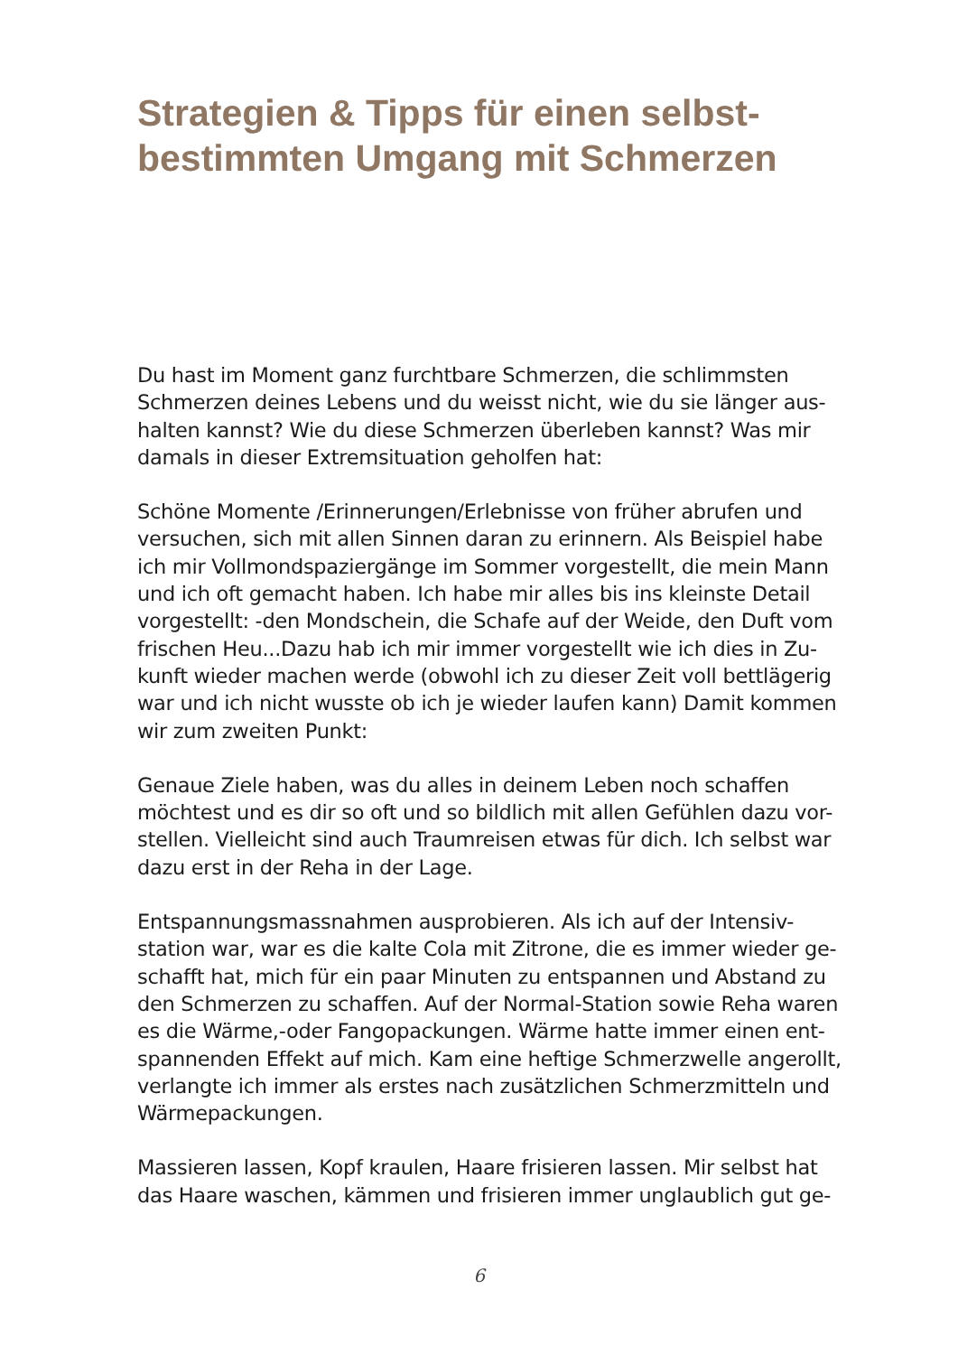Strategien & Tipps für einen selbst-
bestimmten Umgang mit Schmerzen
Du hast im Moment ganz furchtbare Schmerzen, die schlimmsten Schmerzen deines Lebens und du weisst nicht, wie du sie länger aus-halten kannst? Wie du diese Schmerzen überleben kannst? Was mir damals in dieser Extremsituation geholfen hat:
Schöne Momente /Erinnerungen/Erlebnisse von früher abrufen und versuchen, sich mit allen Sinnen daran zu erinnern. Als Beispiel habe ich mir Vollmondspaziergänge im Sommer vorgestellt, die mein Mann und ich oft gemacht haben. Ich habe mir alles bis ins kleinste Detail vorgestellt: -den Mondschein, die Schafe auf der Weide, den Duft vom frischen Heu...Dazu hab ich mir immer vorgestellt wie ich dies in Zu-kunft wieder machen werde (obwohl ich zu dieser Zeit voll bettlägerig war und ich nicht wusste ob ich je wieder laufen kann) Damit kommen wir zum zweiten Punkt:
Genaue Ziele haben, was du alles in deinem Leben noch schaffen möchtest und es dir so oft und so bildlich mit allen Gefühlen dazu vor-stellen. Vielleicht sind auch Traumreisen etwas für dich. Ich selbst war dazu erst in der Reha in der Lage.
Entspannungsmassnahmen ausprobieren. Als ich auf der Intensiv-station war, war es die kalte Cola mit Zitrone, die es immer wieder ge-schafft hat, mich für ein paar Minuten zu entspannen und Abstand zu den Schmerzen zu schaffen. Auf der Normal-Station sowie Reha waren es die Wärme,-oder Fangopackungen. Wärme hatte immer einen ent-spannenden Effekt auf mich. Kam eine heftige Schmerzwelle angerollt, verlangte ich immer als erstes nach zusätzlichen Schmerzmitteln und Wärmepackungen.
Massieren lassen, Kopf kraulen, Haare frisieren lassen. Mir selbst hat das Haare waschen, kämmen und frisieren immer unglaublich gut ge-
6